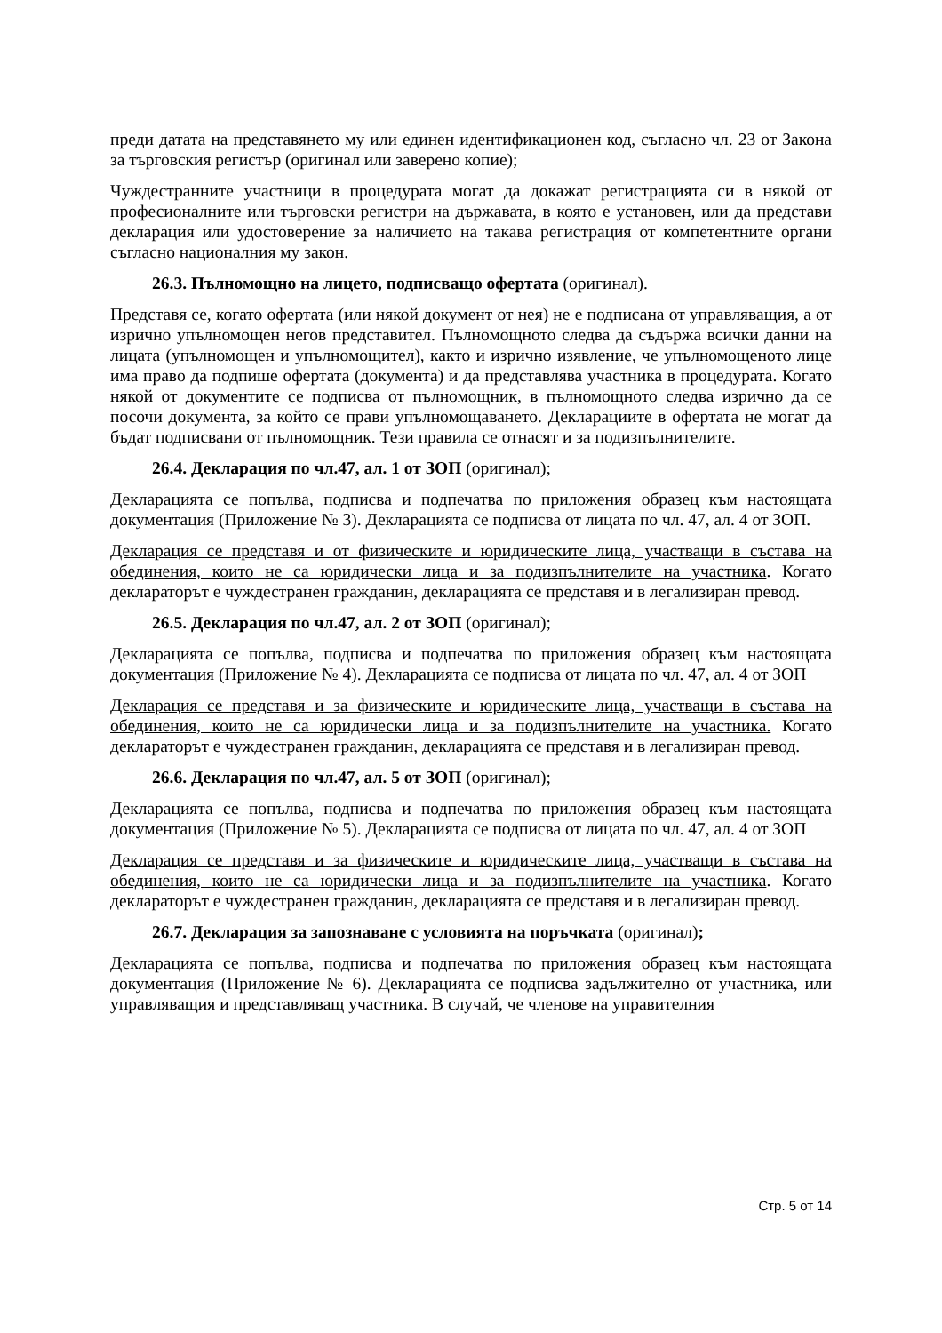преди датата на представянето му или единен идентификационен код, съгласно чл. 23 от Закона за търговския регистър (оригинал или заверено копие);
Чуждестранните участници в процедурата могат да докажат регистрацията си в някой от професионалните или търговски регистри на държавата, в която е установен, или да представи декларация или удостоверение за наличието на такава регистрация от компетентните органи съгласно националния му закон.
26.3. Пълномощно на лицето, подписващо офертата (оригинал).
Представя се, когато офертата (или някой документ от нея) не е подписана от управляващия, а от изрично упълномощен негов представител. Пълномощното следва да съдържа всички данни на лицата (упълномощен и упълномощител), както и изрично изявление, че упълномощеното лице има право да подпише офертата (документа) и да представлява участника в процедурата. Когато някой от документите се подписва от пълномощник, в пълномощното следва изрично да се посочи документа, за който се прави упълномощаването. Декларациите в офертата не могат да бъдат подписвани от пълномощник. Тези правила се отнасят и за подизпълнителите.
26.4. Декларация по чл.47, ал. 1 от ЗОП (оригинал);
Декларацията се попълва, подписва и подпечатва по приложения образец към настоящата документация (Приложение № 3). Декларацията се подписва от лицата по чл. 47, ал. 4 от ЗОП.
Декларация се представя и от физическите и юридическите лица, участващи в състава на обединения, които не са юридически лица и за подизпълнителите на участника. Когато декларатoрът е чуждестранен гражданин, декларацията се представя и в легализиран превод.
26.5. Декларация по чл.47, ал. 2 от ЗОП (оригинал);
Декларацията се попълва, подписва и подпечатва по приложения образец към настоящата документация (Приложение № 4). Декларацията се подписва от лицата по чл. 47, ал. 4 от ЗОП
Декларация се представя и за физическите и юридическите лица, участващи в състава на обединения, които не са юридически лица и за подизпълнителите на участника. Когато декларатoрът е чуждестранен гражданин, декларацията се представя и в легализиран превод.
26.6. Декларация по чл.47, ал. 5 от ЗОП (оригинал);
Декларацията се попълва, подписва и подпечатва по приложения образец към настоящата документация (Приложение № 5). Декларацията се подписва от лицата по чл. 47, ал. 4 от ЗОП
Декларация се представя и за физическите и юридическите лица, участващи в състава на обединения, които не са юридически лица и за подизпълнителите на участника. Когато декларатoрът е чуждестранен гражданин, декларацията се представя и в легализиран превод.
26.7. Декларация за запознаване с условията на поръчката (оригинал);
Декларацията се попълва, подписва и подпечатва по приложения образец към настоящата документация (Приложение № 6). Декларацията се подписва задължително от участника, или управляващия и представляващ участника. В случай, че членове на управителния
Стр. 5 от 14